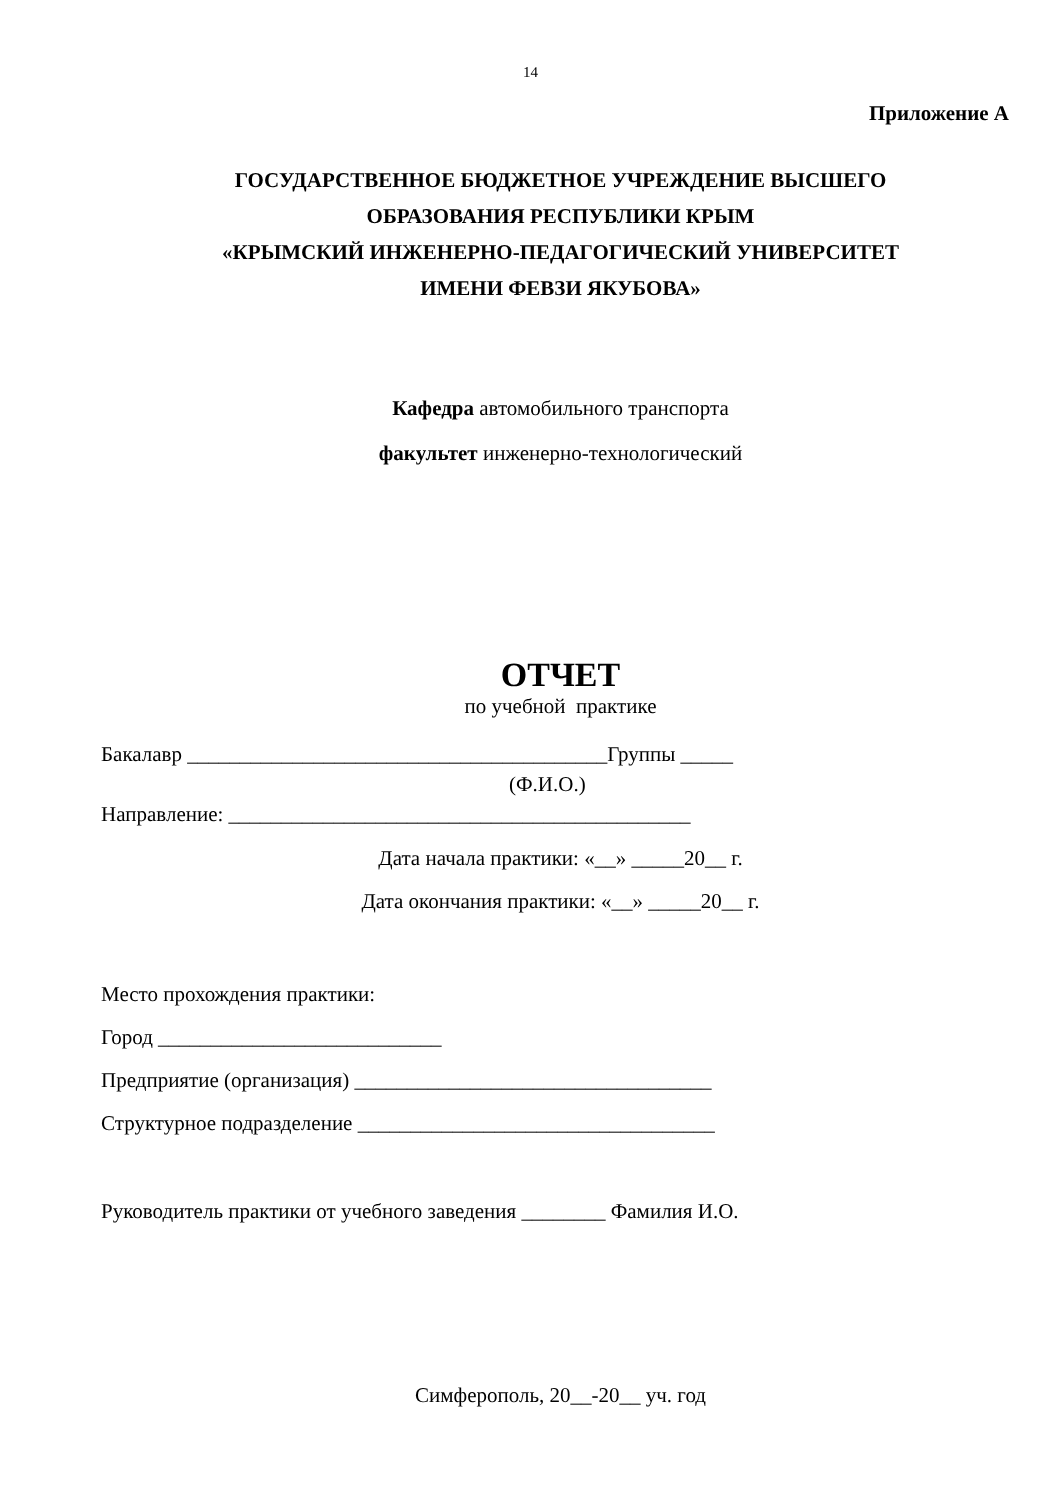14
Приложение А
ГОСУДАРСТВЕННОЕ БЮДЖЕТНОЕ УЧРЕЖДЕНИЕ ВЫСШЕГО
ОБРАЗОВАНИЯ РЕСПУБЛИКИ КРЫМ
«КРЫМСКИЙ ИНЖЕНЕРНО-ПЕДАГОГИЧЕСКИЙ УНИВЕРСИТЕТ
ИМЕНИ ФЕВЗИ ЯКУБОВА»
Кафедра автомобильного транспорта
факультет инженерно-технологический
ОТЧЕТ
по учебной практике
Бакалавр ________________________________________Группы _____
(Ф.И.О.)
Направление: ____________________________________________
Дата начала практики: «__» _____20__ г.
Дата окончания практики: «__» _____20__ г.
Место прохождения практики:
Город ___________________________
Предприятие (организация) __________________________________
Структурное подразделение __________________________________
Руководитель практики от учебного заведения ________ Фамилия И.О.
Симферополь, 20__-20__ уч. год